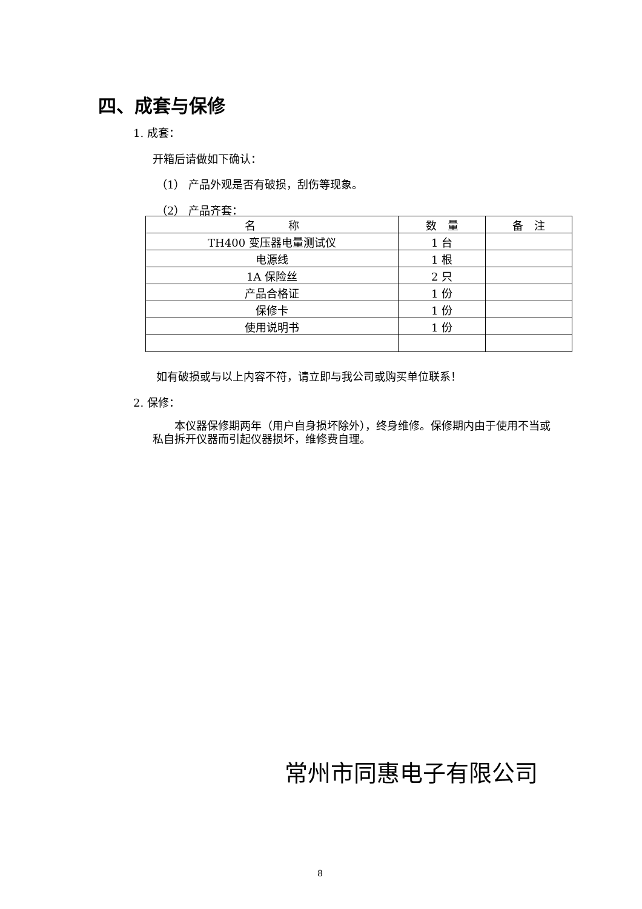四、成套与保修
1. 成套：
开箱后请做如下确认：
（1） 产品外观是否有破损，刮伤等现象。
（2） 产品齐套：
| 名 称 | 数 量 | 备 注 |
| --- | --- | --- |
| TH400 变压器电量测试仪 | 1 台 | |
| 电源线 | 1 根 | |
| 1A 保险丝 | 2 只 | |
| 产品合格证 | 1 份 | |
| 保修卡 | 1 份 | |
| 使用说明书 | 1 份 | |
如有破损或与以上内容不符，请立即与我公司或购买单位联系！
2. 保修：
　　本仪器保修期两年（用户自身损坏除外），终身维修。保修期内由于使用不当或私自拆开仪器而引起仪器损坏，维修费自理。
常州市同惠电子有限公司
8